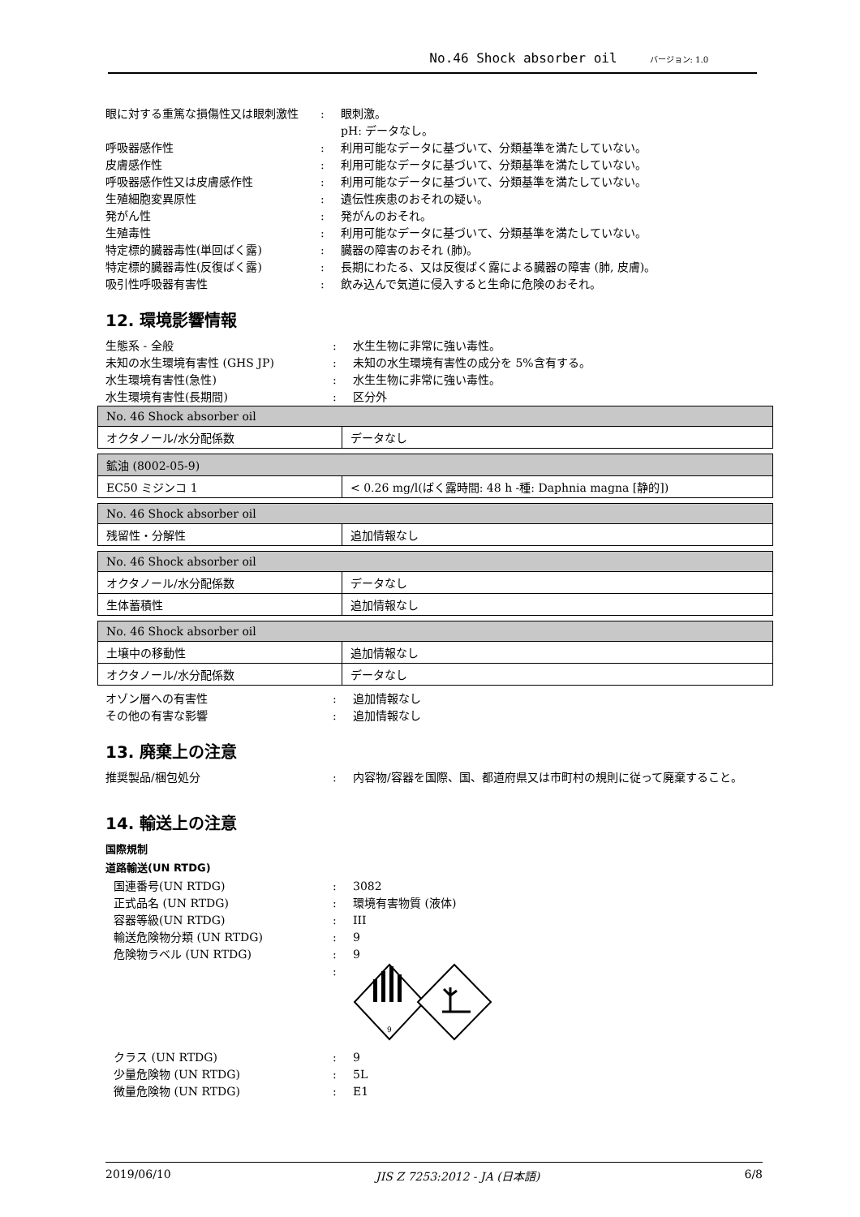No.46 Shock absorber oil バージョン: 1.0
眼に対する重篤な損傷性又は眼刺激性 : 眼刺激。
pH: データなし。
呼吸器感作性 : 利用可能なデータに基づいて、分類基準を満たしていない。
皮膚感作性 : 利用可能なデータに基づいて、分類基準を満たしていない。
呼吸器感作性又は皮膚感作性 : 利用可能なデータに基づいて、分類基準を満たしていない。
生殖細胞変異原性 : 遺伝性疾患のおそれの疑い。
発がん性 : 発がんのおそれ。
生殖毒性 : 利用可能なデータに基づいて、分類基準を満たしていない。
特定標的臓器毒性(単回ばく露) : 臓器の障害のおそれ (肺)。
特定標的臓器毒性(反復ばく露) : 長期にわたる、又は反復ばく露による臓器の障害 (肺, 皮膚)。
吸引性呼吸器有害性 : 飲み込んで気道に侵入すると生命に危険のおそれ。
12. 環境影響情報
生態系 - 全般 : 水生生物に非常に強い毒性。
未知の水生環境有害性 (GHS JP) : 未知の水生環境有害性の成分を 5%含有する。
水生環境有害性(急性) : 水生生物に非常に強い毒性。
水生環境有害性(長期間) : 区分外
| No. 46 Shock absorber oil | |
| --- | --- |
| オクタノール/水分配係数 | データなし |
| 鉱油 (8002-05-9) | |
| --- | --- |
| EC50 ミジンコ 1 | < 0.26 mg/l(ばく露時間: 48 h -種: Daphnia magna [静的]) |
| No. 46 Shock absorber oil | |
| --- | --- |
| 残留性・分解性 | 追加情報なし |
| No. 46 Shock absorber oil | |
| --- | --- |
| オクタノール/水分配係数 | データなし |
| 生体蓄積性 | 追加情報なし |
| No. 46 Shock absorber oil | |
| --- | --- |
| 土壌中の移動性 | 追加情報なし |
| オクタノール/水分配係数 | データなし |
オゾン層への有害性 : 追加情報なし
その他の有害な影響 : 追加情報なし
13. 廃棄上の注意
推奨製品/梱包処分 : 内容物/容器を国際、国、都道府県又は市町村の規則に従って廃棄すること。
14. 輸送上の注意
国際規制
道路輸送(UN RTDG)
国連番号(UN RTDG) : 3082
正式品名 (UN RTDG) : 環境有害物質 (液体)
容器等級(UN RTDG) : III
輸送危険物分類 (UN RTDG) : 9
危険物ラベル (UN RTDG) : 9
:
9
クラス (UN RTDG) : 9
少量危険物 (UN RTDG) : 5L
微量危険物 (UN RTDG) : E1
2019/06/10 JIS Z 7253:2012 - JA (日本語) 6/8